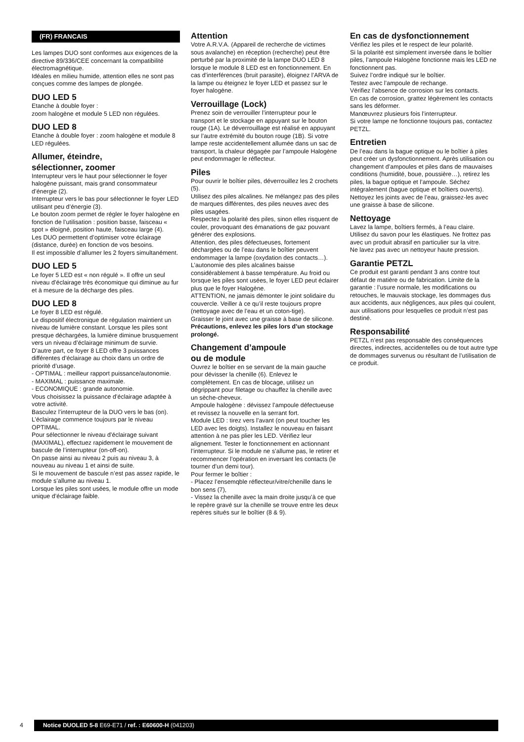(FR) FRANCAIS
Les lampes DUO sont conformes aux exigences de la directive 89/336/CEE concernant la compatibilité électromagnétique.
Idéales en milieu humide, attention elles ne sont pas conçues comme des lampes de plongée.
DUO LED 5
Etanche à double foyer :
zoom halogène et module 5 LED non régulées.
DUO LED 8
Etanche à double foyer : zoom halogène et module 8 LED régulées.
Allumer, éteindre,
sélectionner, zoomer
Interrupteur vers le haut pour sélectionner le foyer halogène puissant, mais grand consommateur d’énergie (2).
Interrupteur vers le bas pour sélectionner le foyer LED utilisant peu d’énergie (3).
Le bouton zoom permet de régler le foyer halogène en fonction de l’utilisation : position basse, faisceau « spot » éloigné, position haute, faisceau large (4).
Les DUO permettent d’optimiser votre éclairage (distance, durée) en fonction de vos besoins.
Il est impossible d’allumer les 2 foyers simultanément.
DUO LED 5
Le foyer 5 LED est « non régulé ». Il offre un seul niveau d’éclairage très économique qui diminue au fur et à mesure de la décharge des piles.
DUO LED 8
Le foyer 8 LED est régulé.
Le dispositif électronique de régulation maintient un niveau de lumière constant. Lorsque les piles sont presque déchargées, la lumière diminue brusquement vers un niveau d’éclairage minimum de survie.
D’autre part, ce foyer 8 LED offre 3 puissances différentes d’éclairage au choix dans un ordre de priorité d’usage.
- OPTIMAL : meilleur rapport puissance/autonomie.
- MAXIMAL : puissance maximale.
- ECONOMIQUE : grande autonomie.
Vous choisissez la puissance d’éclairage adaptée à votre activité.
Basculez l’interrupteur de la DUO vers le bas (on).
L’éclairage commence toujours par le niveau OPTIMAL.
Pour sélectionner le niveau d’éclairage suivant (MAXIMAL), effectuez rapidement le mouvement de bascule de l’interrupteur (on-off-on).
On passe ainsi au niveau 2 puis au niveau 3, à nouveau au niveau 1 et ainsi de suite.
Si le mouvement de bascule n’est pas assez rapide, le module s’allume au niveau 1.
Lorsque les piles sont usées, le module offre un mode unique d’éclairage faible.
Attention
Votre A.R.V.A. (Appareil de recherche de victimes sous avalanche) en réception (recherche) peut être perturbé par la proximité de la lampe DUO LED 8 lorsque le module 8 LED est en fonctionnement. En cas d’interférences (bruit parasite), éloignez l’ARVA de la lampe ou éteignez le foyer LED et passez sur le foyer halogène.
Verrouillage (Lock)
Prenez soin de verrouiller l’interrupteur pour le transport et le stockage en appuyant sur le bouton rouge (1A). Le déverrouillage est réalisé en appuyant sur l’autre extrémité du bouton rouge (1B). Si votre lampe reste accidentellement allumée dans un sac de transport, la chaleur dégagée par l’ampoule Halogène peut endommager le réflecteur.
Piles
Pour ouvrir le boîtier piles, déverrouillez les 2 crochets (5).
Utilisez des piles alcalines. Ne mélangez pas des piles de marques différentes, des piles neuves avec des piles usagées.
Respectez la polarité des piles, sinon elles risquent de couler, provoquant des émanations de gaz pouvant générer des explosions.
Attention, des piles défectueuses, fortement déchargées ou de l’eau dans le boîtier peuvent endommager la lampe (oxydation des contacts…).
L’autonomie des piles alcalines baisse considérablement à basse température. Au froid ou lorsque les piles sont usées, le foyer LED peut éclairer plus que le foyer Halogène.
ATTENTION, ne jamais démonter le joint solidaire du couvercle. Veiller à ce qu’il reste toujours propre (nettoyage avec de l’eau et un coton-tige).
Graisser le joint avec une graisse à base de silicone.
Précautions, enlevez les piles lors d’un stockage prolongé.
Changement d’ampoule
ou de module
Ouvrez le boîtier en se servant de la main gauche pour dévisser la chenille (6). Enlevez le complètement. En cas de blocage, utilisez un dégrippant pour filetage ou chauffez la chenille avec un sèche-cheveux.
Ampoule halogène : dévissez l’ampoule défectueuse et revissez la nouvelle en la serrant fort.
Module LED : tirez vers l’avant (on peut toucher les LED avec les doigts). Installez le nouveau en faisant attention à ne pas plier les LED. Vérifiez leur alignement. Tester le fonctionnement en actionnant l’interrupteur. Si le module ne s’allume pas, le retirer et recommencer l’opération en inversant les contacts (le tourner d’un demi tour).
Pour fermer le boîtier :
- Placez l’ensemqble réflecteur/vitre/chenille dans le bon sens (7),
- Vissez la chenille avec la main droite jusqu’à ce que le repère gravé sur la chenille se trouve entre les deux repères situés sur le boîtier (8 & 9).
En cas de dysfonctionnement
Vérifiez les piles et le respect de leur polarité.
Si la polarité est simplement inversée dans le boîtier piles, l’ampoule Halogène fonctionne mais les LED ne fonctionnent pas.
Suivez l’ordre indiqué sur le boîtier.
Testez avec l’ampoule de rechange.
Vérifiez l’absence de corrosion sur les contacts.
En cas de corrosion, grattez légèrement les contacts sans les déformer.
Manœuvrez plusieurs fois l’interrupteur.
Si votre lampe ne fonctionne toujours pas, contactez PETZL.
Entretien
De l’eau dans la bague optique ou le boîtier à piles peut créer un dysfonctionnement. Après utilisation ou changement d’ampoules et piles dans de mauvaises conditions (humidité, boue, poussière…), retirez les piles, la bague optique et l’ampoule. Séchez intégralement (bague optique et boîtiers ouverts). Nettoyez les joints avec de l’eau, graissez-les avec une graisse à base de silicone.
Nettoyage
Lavez la lampe, boîtiers fermés, à l’eau claire.
Utilisez du savon pour les élastiques. Ne frottez pas avec un produit abrasif en particulier sur la vitre.
Ne lavez pas avec un nettoyeur haute pression.
Garantie PETZL
Ce produit est garanti pendant 3 ans contre tout défaut de matière ou de fabrication. Limite de la garantie : l’usure normale, les modifications ou retouches, le mauvais stockage, les dommages dus aux accidents, aux négligences, aux piles qui coulent, aux utilisations pour lesquelles ce produit n’est pas destiné.
Responsabilité
PETZL n’est pas responsable des conséquences directes, indirectes, accidentelles ou de tout autre type de dommages survenus ou résultant de l’utilisation de ce produit.
4
Notice DUOLED 5-8 E69-E71 / ref. : E60600-H (041203)